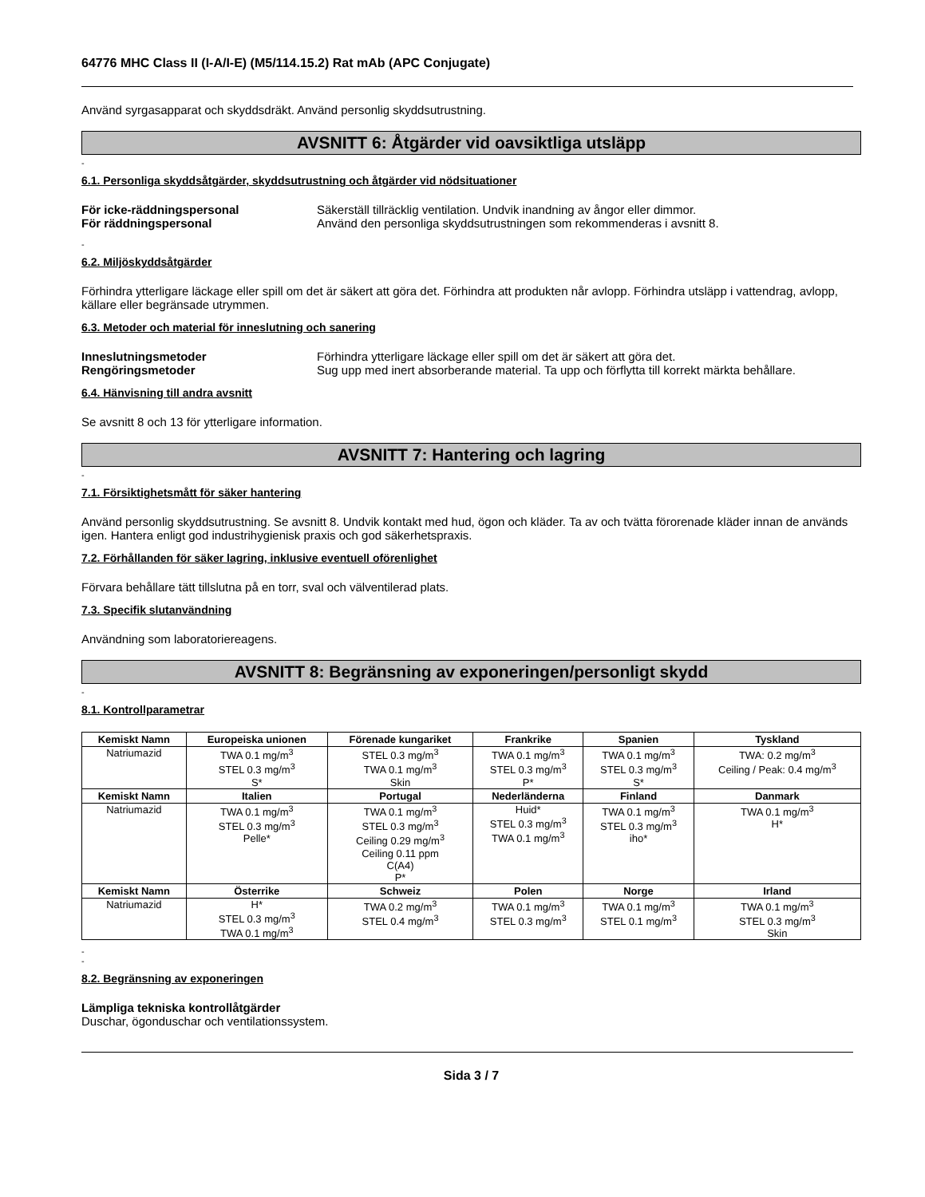64776 MHC Class II (I-A/I-E) (M5/114.15.2) Rat mAb (APC Conjugate)
Använd syrgasapparat och skyddsdräkt. Använd personlig skyddsutrustning.
AVSNITT 6: Åtgärder vid oavsiktliga utsläpp
-
6.1. Personliga skyddsåtgärder, skyddsutrustning och åtgärder vid nödsituationer
För icke-räddningspersonal Säkerställ tillräcklig ventilation. Undvik inandning av ångor eller dimmor. För räddningspersonal Använd den personliga skyddsutrustningen som rekommenderas i avsnitt 8.
-
6.2. Miljöskyddsåtgärder
Förhindra ytterligare läckage eller spill om det är säkert att göra det. Förhindra att produkten når avlopp. Förhindra utsläpp i vattendrag, avlopp, källare eller begränsade utrymmen.
6.3. Metoder och material för inneslutning och sanering
Inneslutningsmetoder Förhindra ytterligare läckage eller spill om det är säkert att göra det. Rengöringsmetoder Sug upp med inert absorberande material. Ta upp och förflytta till korrekt märkta behållare.
6.4. Hänvisning till andra avsnitt
Se avsnitt 8 och 13 för ytterligare information.
AVSNITT 7: Hantering och lagring
-
7.1. Försiktighetsmått för säker hantering
Använd personlig skyddsutrustning. Se avsnitt 8. Undvik kontakt med hud, ögon och kläder. Ta av och tvätta förorenade kläder innan de används igen. Hantera enligt god industrihygienisk praxis och god säkerhetspraxis.
7.2. Förhållanden för säker lagring, inklusive eventuell oförenlighet
Förvara behållare tätt tillslutna på en torr, sval och välventilerad plats.
7.3. Specifik slutanvändning
Användning som laboratoriereagens.
AVSNITT 8: Begränsning av exponeringen/personligt skydd
-
8.1. Kontrollparametrar
| Kemiskt Namn | Europeiska unionen | Förenade kungariket | Frankrike | Spanien | Tyskland |
| --- | --- | --- | --- | --- | --- |
| Natriumazid | TWA 0.1 mg/m<sup>3</sup> STEL 0.3 mg/m<sup>3</sup> S* | STEL 0.3 mg/m<sup>3</sup> TWA 0.1 mg/m<sup>3</sup> Skin | TWA 0.1 mg/m<sup>3</sup> STEL 0.3 mg/m<sup>3</sup> P* | TWA 0.1 mg/m<sup>3</sup> STEL 0.3 mg/m<sup>3</sup> S* | TWA: 0.2 mg/m<sup>3</sup> Ceiling / Peak: 0.4 mg/m<sup>3</sup> |
| Kemiskt Namn | Italien | Portugal | Nederländerna | Finland | Danmark |
| Natriumazid | TWA 0.1 mg/m<sup>3</sup> STEL 0.3 mg/m<sup>3</sup> Pelle* | TWA 0.1 mg/m<sup>3</sup> STEL 0.3 mg/m<sup>3</sup> Ceiling 0.29 mg/m<sup>3</sup> Ceiling 0.11 ppm C(A4) P* | Huid* STEL 0.3 mg/m<sup>3</sup> TWA 0.1 mg/m<sup>3</sup> | TWA 0.1 mg/m<sup>3</sup> STEL 0.3 mg/m<sup>3</sup> iho* | TWA 0.1 mg/m<sup>3</sup> H* |
| Kemiskt Namn | Österrike | Schweiz | Polen | Norge | Irland |
| Natriumazid | H* STEL 0.3 mg/m<sup>3</sup> TWA 0.1 mg/m<sup>3</sup> | TWA 0.2 mg/m<sup>3</sup> STEL 0.4 mg/m<sup>3</sup> | TWA 0.1 mg/m<sup>3</sup> STEL 0.3 mg/m<sup>3</sup> | TWA 0.1 mg/m<sup>3</sup> STEL 0.1 mg/m<sup>3</sup> | TWA 0.1 mg/m<sup>3</sup> STEL 0.3 mg/m<sup>3</sup> Skin |
-
-
8.2. Begränsning av exponeringen
Lämpliga tekniska kontrollåtgärder
Duschar, ögonduschar och ventilationssystem.
Sida 3 / 7